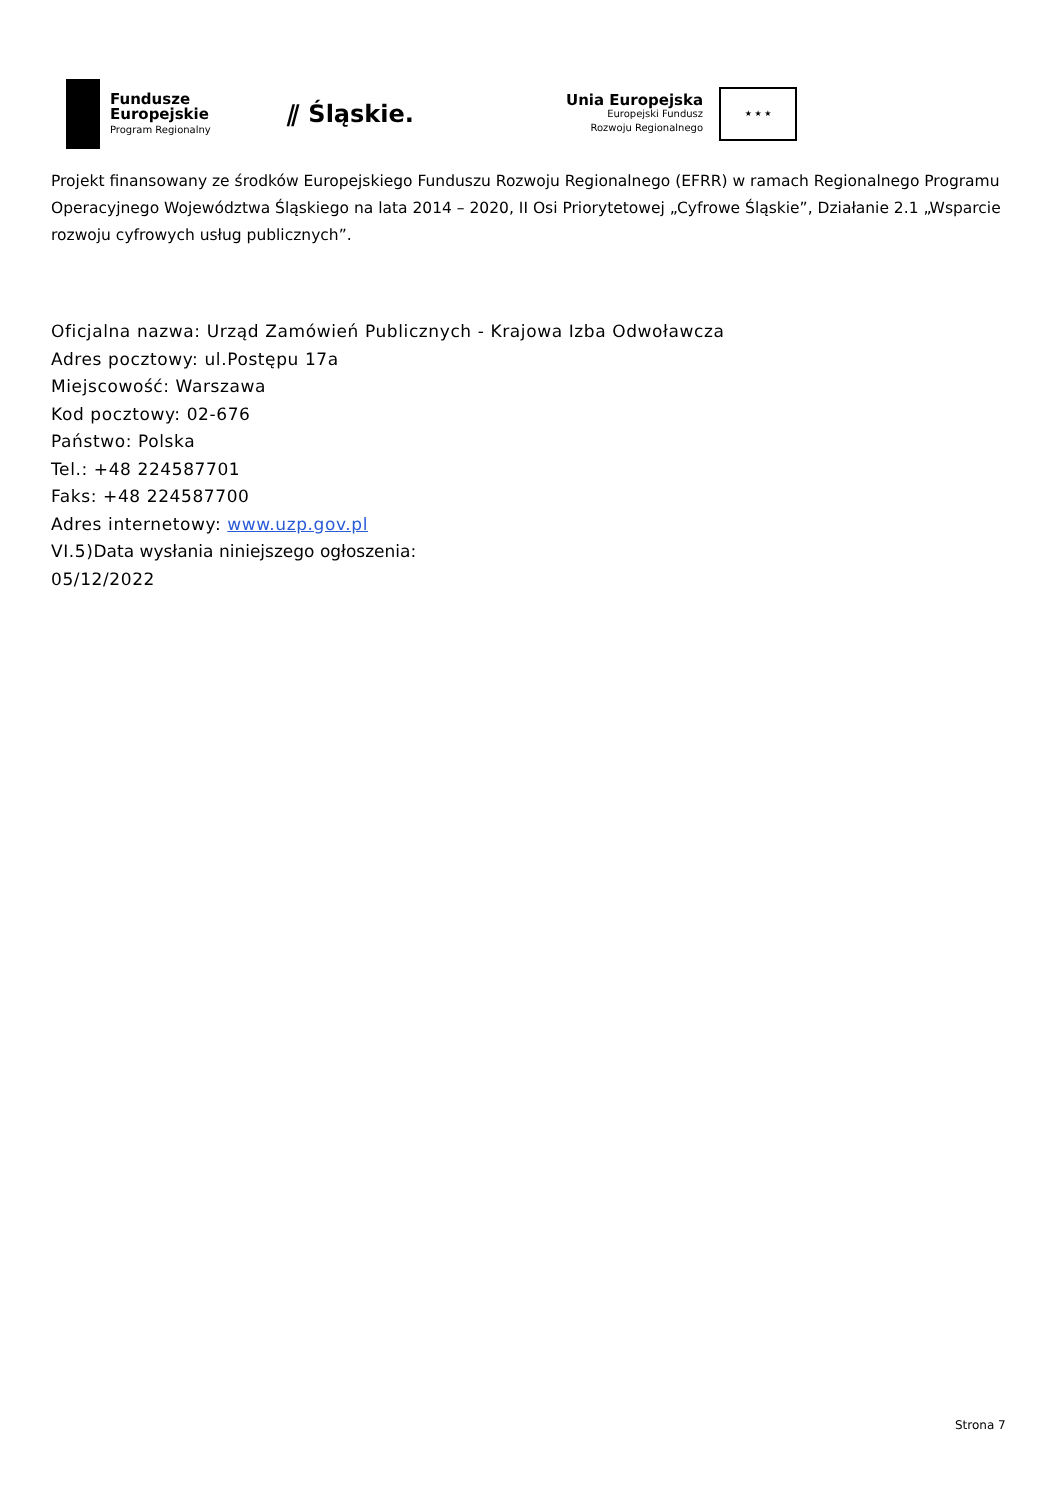Fundusze
Europejskie
Program Regionalny
⫽ Śląskie.
Unia Europejska
Europejski Fundusz
Rozwoju Regionalnego
★ ★ ★
Projekt finansowany ze środków Europejskiego Funduszu Rozwoju Regionalnego (EFRR) w ramach Regionalnego Programu Operacyjnego Województwa Śląskiego na lata 2014 – 2020, II Osi Priorytetowej „Cyfrowe Śląskie”, Działanie 2.1 „Wsparcie rozwoju cyfrowych usług publicznych”.
Oficjalna nazwa: Urząd Zamówień Publicznych - Krajowa Izba Odwoławcza
Adres pocztowy: ul.Postępu 17a
Miejscowość: Warszawa
Kod pocztowy: 02-676
Państwo: Polska
Tel.: +48 224587701
Faks: +48 224587700
Adres internetowy: www.uzp.gov.pl
VI.5)Data wysłania niniejszego ogłoszenia:
05/12/2022
Strona 7